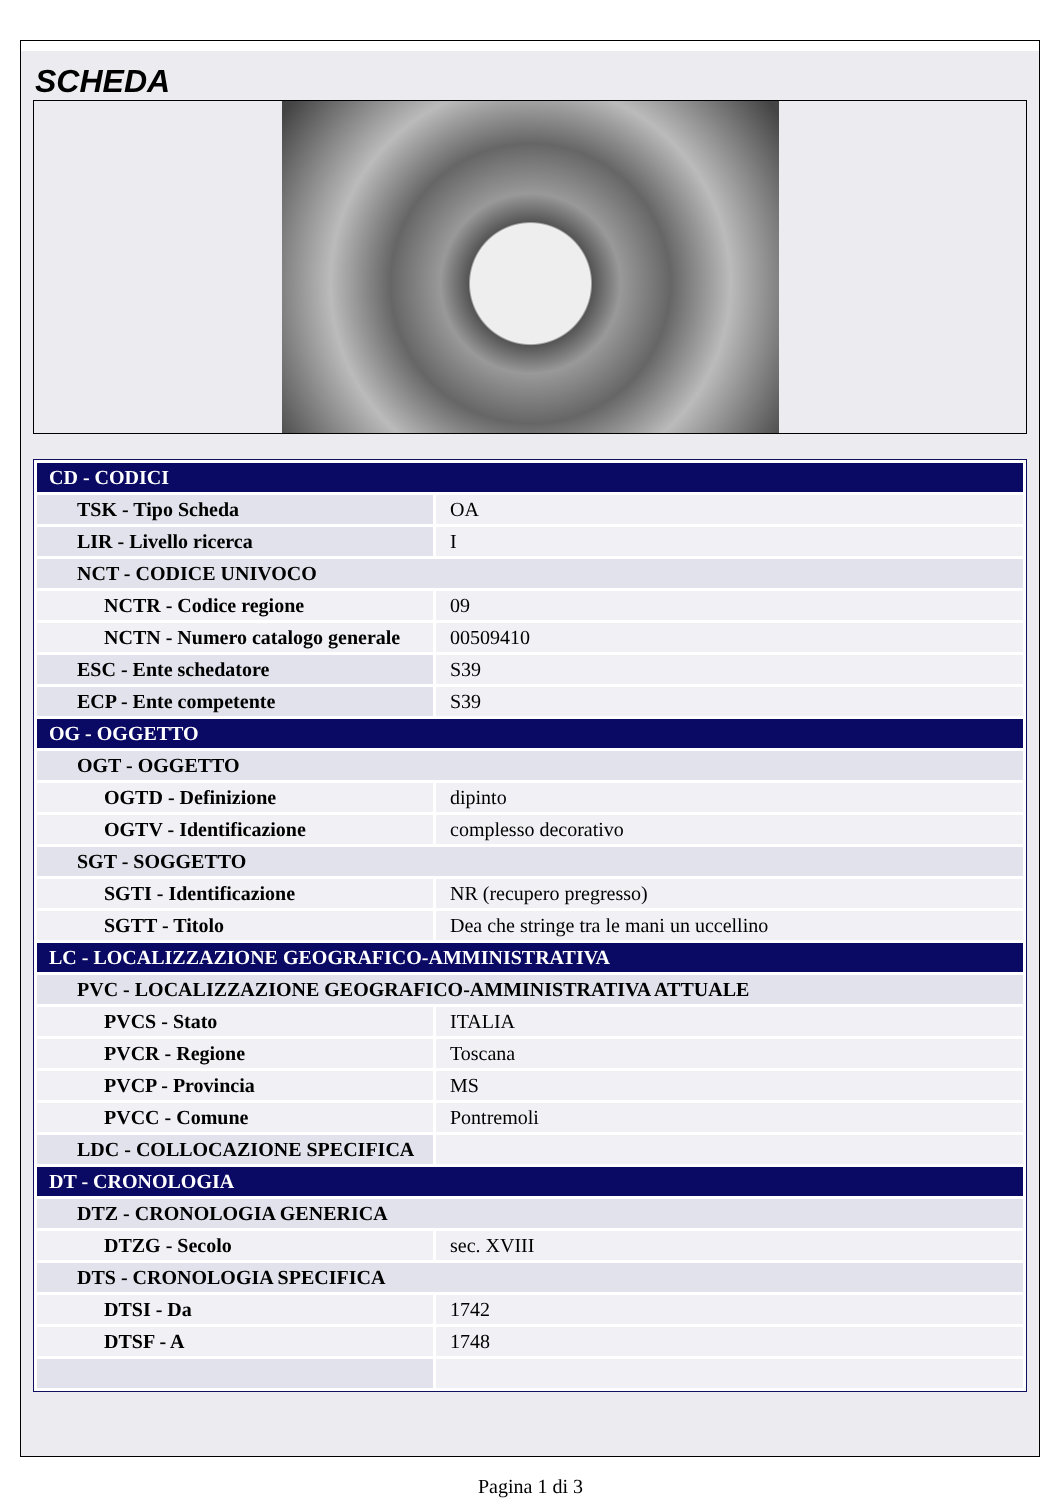SCHEDA
| CD - CODICI | |
| TSK - Tipo Scheda | OA |
| LIR - Livello ricerca | I |
| NCT - CODICE UNIVOCO | |
| NCTR - Codice regione | 09 |
| NCTN - Numero catalogo generale | 00509410 |
| ESC - Ente schedatore | S39 |
| ECP - Ente competente | S39 |
| OG - OGGETTO | |
| OGT - OGGETTO | |
| OGTD - Definizione | dipinto |
| OGTV - Identificazione | complesso decorativo |
| SGT - SOGGETTO | |
| SGTI - Identificazione | NR (recupero pregresso) |
| SGTT - Titolo | Dea che stringe tra le mani un uccellino |
| LC - LOCALIZZAZIONE GEOGRAFICO-AMMINISTRATIVA | |
| PVC - LOCALIZZAZIONE GEOGRAFICO-AMMINISTRATIVA ATTUALE | |
| PVCS - Stato | ITALIA |
| PVCR - Regione | Toscana |
| PVCP - Provincia | MS |
| PVCC - Comune | Pontremoli |
| LDC - COLLOCAZIONE SPECIFICA | |
| DT - CRONOLOGIA | |
| DTZ - CRONOLOGIA GENERICA | |
| DTZG - Secolo | sec. XVIII |
| DTS - CRONOLOGIA SPECIFICA | |
| DTSI - Da | 1742 |
| DTSF - A | 1748 |
Pagina 1 di 3